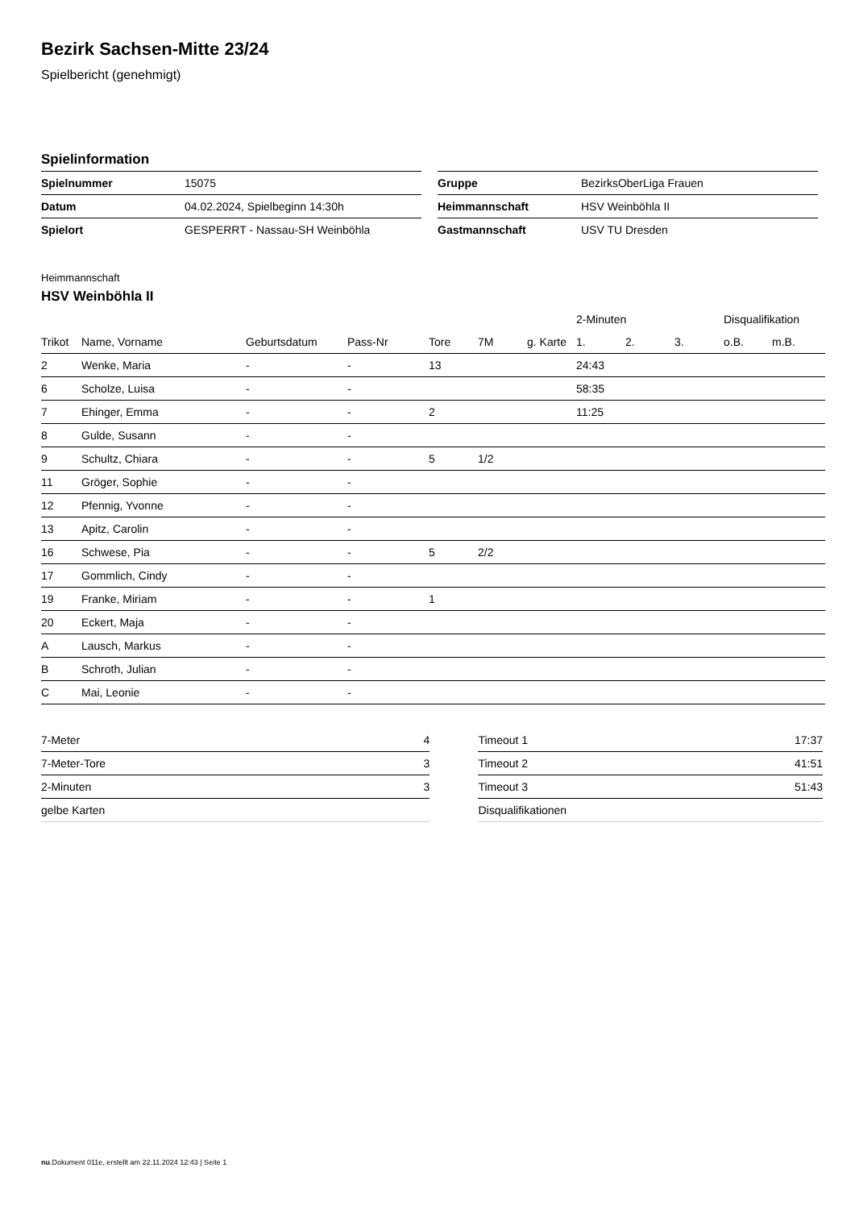Bezirk Sachsen-Mitte 23/24
Spielbericht (genehmigt)
Spielinformation
| Spielnummer | 15075 |
| Datum | 04.02.2024, Spielbeginn 14:30h |
| Spielort | GESPERRT - Nassau-SH Weinböhla |
| Gruppe | BezirksOberLiga Frauen |
| Heimmannschaft | HSV Weinböhla II |
| Gastmannschaft | USV TU Dresden |
Heimmannschaft
HSV Weinböhla II
| | | | | | | | 2-Minuten | | | Disqualifikation | |
| --- | --- | --- | --- | --- | --- | --- | --- | --- | --- | --- | --- |
| Trikot | Name, Vorname | Geburtsdatum | Pass-Nr | Tore | 7M | g. Karte | 1. | 2. | 3. | o.B. | m.B. |
| 2 | Wenke, Maria | - | - | 13 | | | 24:43 | | | | |
| 6 | Scholze, Luisa | - | - | | | | 58:35 | | | | |
| 7 | Ehinger, Emma | - | - | 2 | | | 11:25 | | | | |
| 8 | Gulde, Susann | - | - | | | | | | | | |
| 9 | Schultz, Chiara | - | - | 5 | 1/2 | | | | | | |
| 11 | Gröger, Sophie | - | - | | | | | | | | |
| 12 | Pfennig, Yvonne | - | - | | | | | | | | |
| 13 | Apitz, Carolin | - | - | | | | | | | | |
| 16 | Schwese, Pia | - | - | 5 | 2/2 | | | | | | |
| 17 | Gommlich, Cindy | - | - | | | | | | | | |
| 19 | Franke, Miriam | - | - | 1 | | | | | | | |
| 20 | Eckert, Maja | - | - | | | | | | | | |
| A | Lausch, Markus | - | - | | | | | | | | |
| B | Schroth, Julian | - | - | | | | | | | | |
| C | Mai, Leonie | - | - | | | | | | | | |
| 7-Meter | 4 |
| 7-Meter-Tore | 3 |
| 2-Minuten | 3 |
| gelbe Karten | |
| Timeout 1 | 17:37 |
| Timeout 2 | 41:51 |
| Timeout 3 | 51:43 |
| Disqualifikationen | |
nu.Dokument 011e, erstellt am 22.11.2024 12:43 | Seite 1